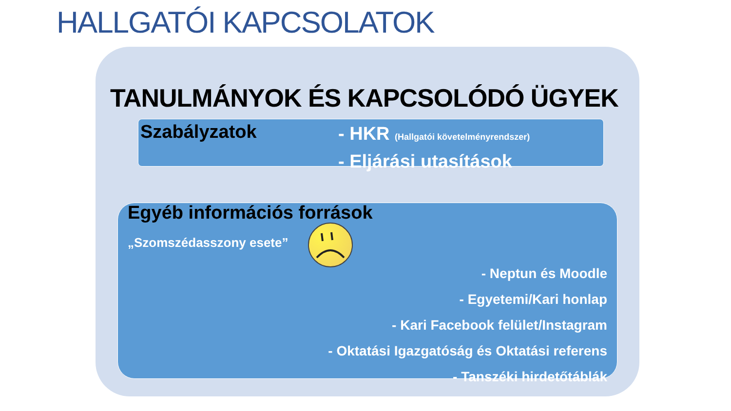HALLGATÓI KAPCSOLATOK
TANULMÁNYOK ÉS KAPCSOLÓDÓ ÜGYEK
Szabályzatok
- HKR (Hallgatói követelményrendszer)
- Eljárási utasítások
Egyéb információs források
„Szomszédasszony esete”
- Neptun és Moodle
- Egyetemi/Kari honlap
- Kari Facebook felület/Instagram
- Oktatási Igazgatóság és Oktatási referens
- Tanszéki hirdetőtáblák